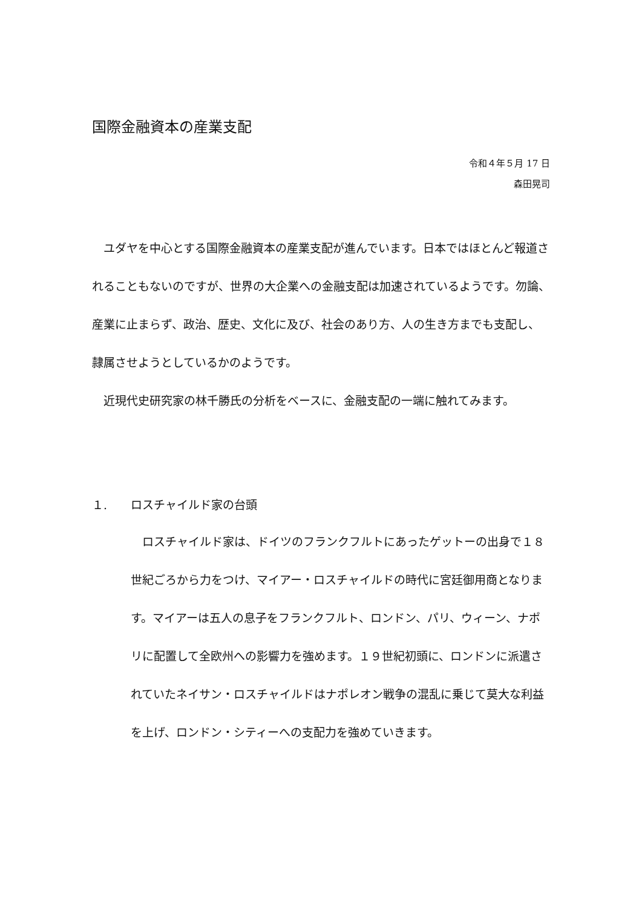国際金融資本の産業支配
令和４年５月 17 日
森田晃司
　ユダヤを中心とする国際金融資本の産業支配が進んでいます。日本ではほとんど報道されることもないのですが、世界の大企業への金融支配は加速されているようです。勿論、産業に止まらず、政治、歴史、文化に及び、社会のあり方、人の生き方までも支配し、隷属させようとしているかのようです。
　近現代史研究家の林千勝氏の分析をベースに、金融支配の一端に触れてみます。
１. ロスチャイルド家の台頭
　ロスチャイルド家は、ドイツのフランクフルトにあったゲットーの出身で１８世紀ごろから力をつけ、マイアー・ロスチャイルドの時代に宮廷御用商となります。マイアーは五人の息子をフランクフルト、ロンドン、パリ、ウィーン、ナポリに配置して全欧州への影響力を強めます。１９世紀初頭に、ロンドンに派遣されていたネイサン・ロスチャイルドはナポレオン戦争の混乱に乗じて莫大な利益を上げ、ロンドン・シティーへの支配力を強めていきます。